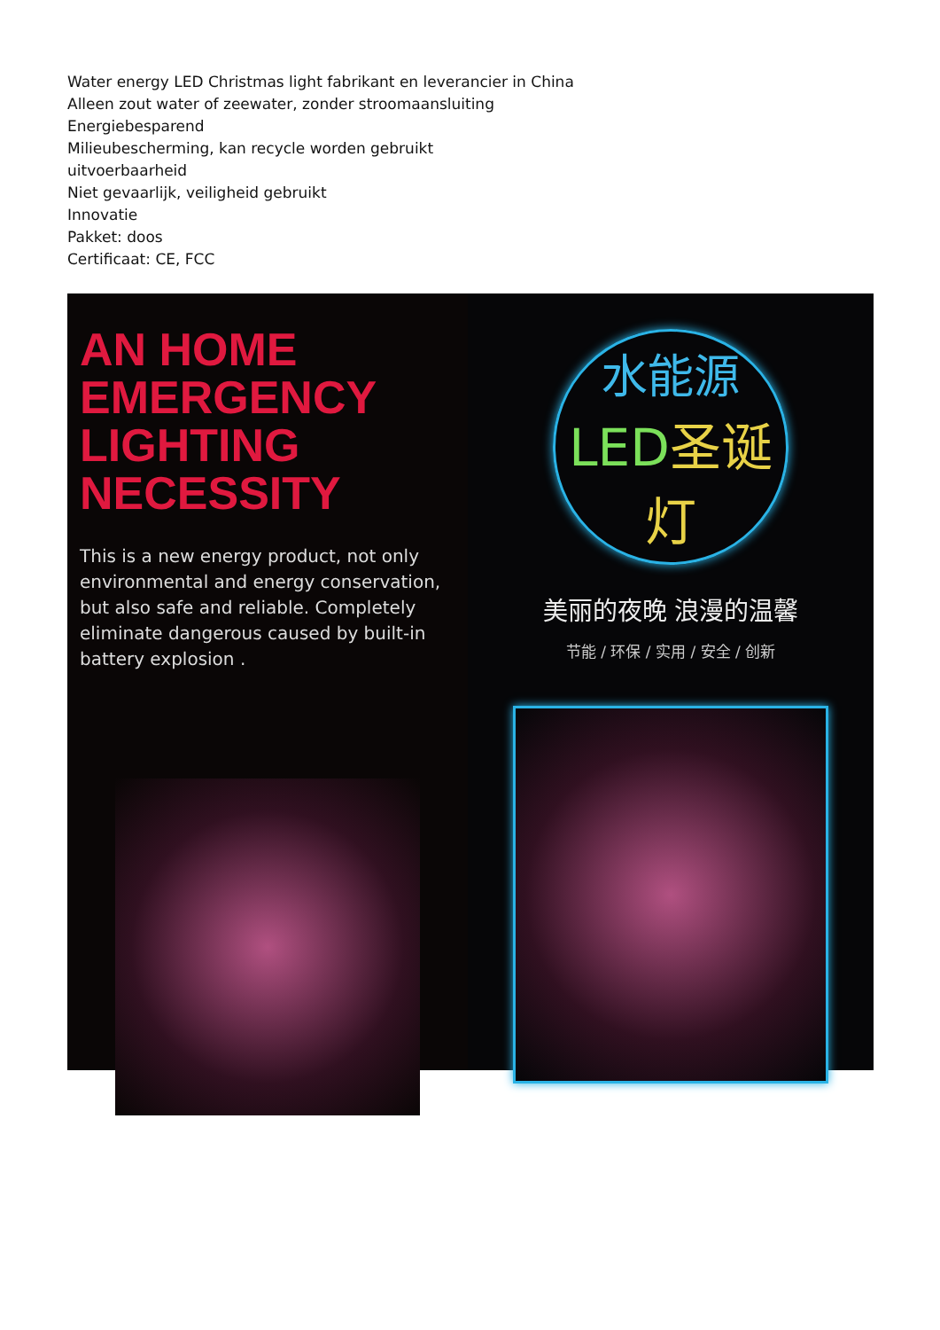Water energy LED Christmas light fabrikant en leverancier in China
Alleen zout water of zeewater, zonder stroomaansluiting
Energiebesparend
Milieubescherming, kan recycle worden gebruikt
uitvoerbaarheid
Niet gevaarlijk, veiligheid gebruikt
Innovatie
Pakket: doos
Certificaat: CE, FCC
AN HOME EMERGENCY LIGHTING NECESSITY
This is a new energy product, not only environmental and energy conservation, but also safe and reliable. Completely eliminate dangerous caused by built-in battery explosion .
水能源
LED圣诞灯
美丽的夜晚 浪漫的温馨
节能 / 环保 / 实用 / 安全 / 创新